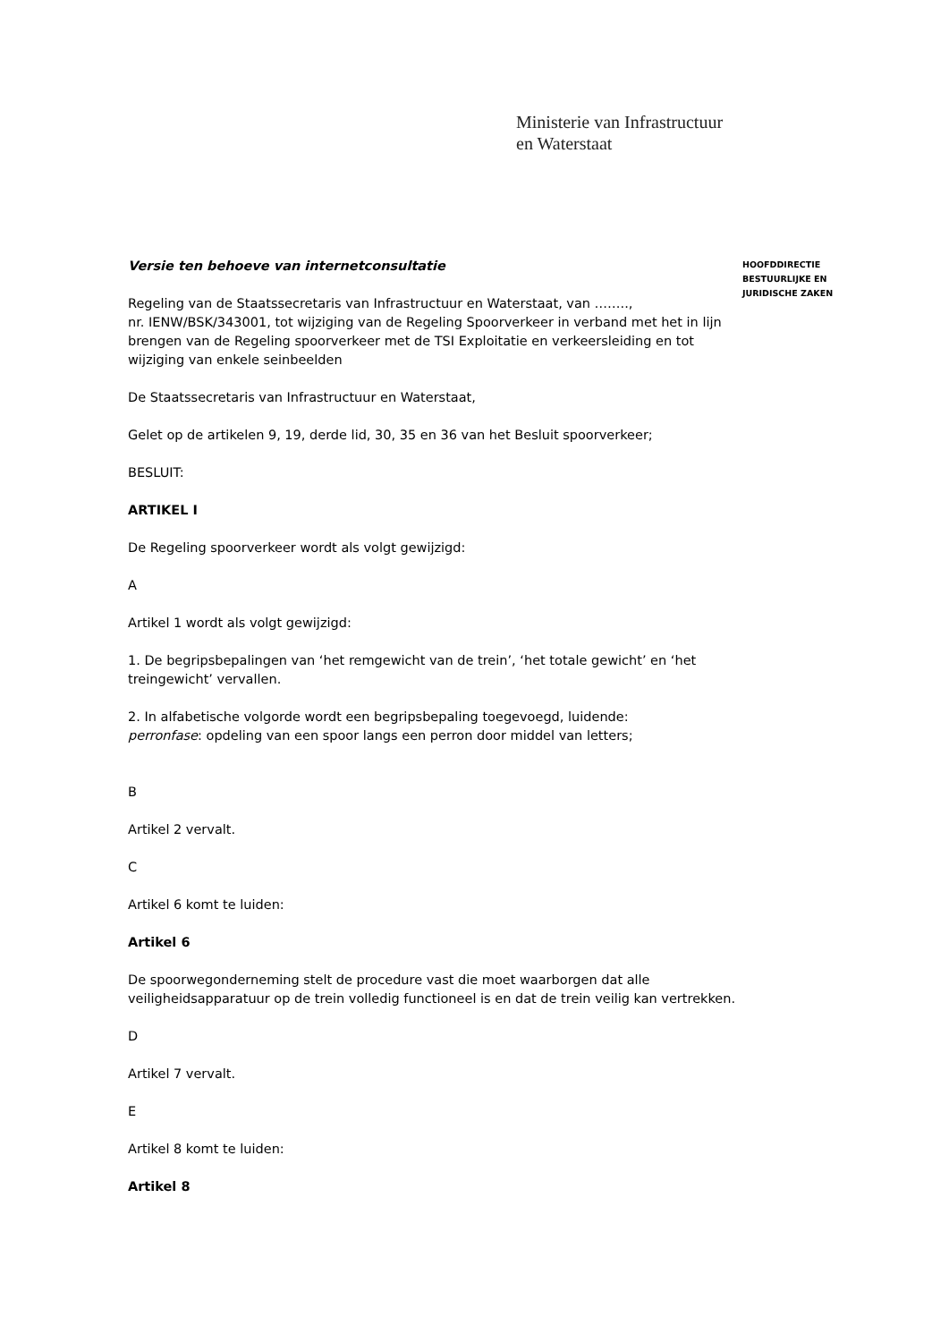Ministerie van Infrastructuur
en Waterstaat
Versie ten behoeve van internetconsultatie
Regeling van de Staatssecretaris van Infrastructuur en Waterstaat, van ……..,
nr. IENW/BSK/343001, tot wijziging van de Regeling Spoorverkeer in verband met het in lijn brengen van de Regeling spoorverkeer met de TSI Exploitatie en verkeersleiding en tot wijziging van enkele seinbeelden
De Staatssecretaris van Infrastructuur en Waterstaat,
Gelet op de artikelen 9, 19, derde lid, 30, 35 en 36 van het Besluit spoorverkeer;
BESLUIT:
ARTIKEL I
De Regeling spoorverkeer wordt als volgt gewijzigd:
A
Artikel 1 wordt als volgt gewijzigd:
1. De begripsbepalingen van ‘het remgewicht van de trein’, ‘het totale gewicht’ en ‘het treingewicht’ vervallen.
2. In alfabetische volgorde wordt een begripsbepaling toegevoegd, luidende:
perronfase: opdeling van een spoor langs een perron door middel van letters;
B
Artikel 2 vervalt.
C
Artikel 6 komt te luiden:
Artikel 6
De spoorwegonderneming stelt de procedure vast die moet waarborgen dat alle veiligheidsapparatuur op de trein volledig functioneel is en dat de trein veilig kan vertrekken.
D
Artikel 7 vervalt.
E
Artikel 8 komt te luiden:
Artikel 8
HOOFDDIRECTIE
BESTUURLIJKE EN
JURIDISCHE ZAKEN